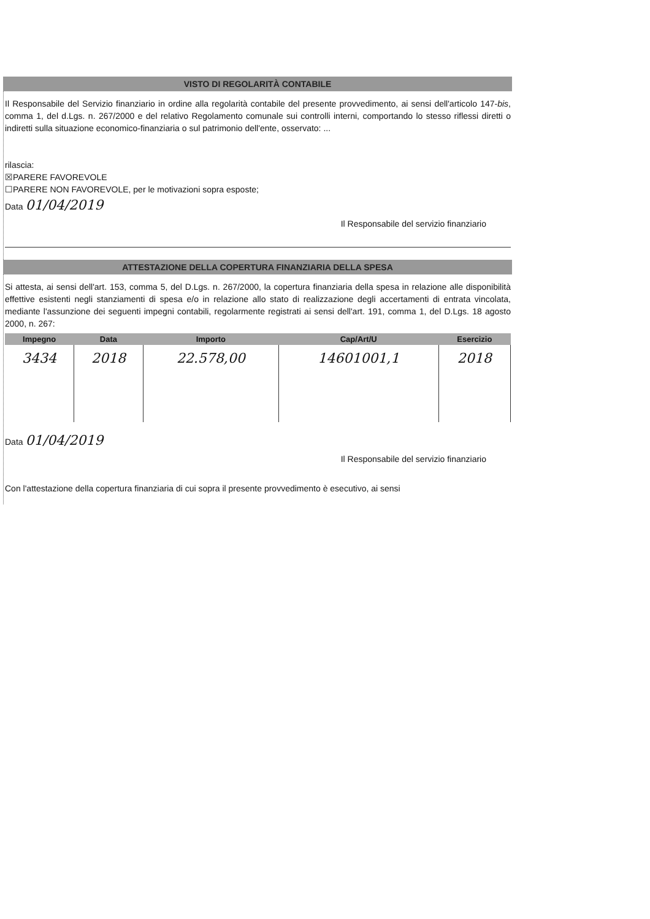VISTO DI REGOLARITÀ CONTABILE
Il Responsabile del Servizio finanziario in ordine alla regolarità contabile del presente provvedimento, ai sensi dell'articolo 147-bis, comma 1, del d.Lgs. n. 267/2000 e del relativo Regolamento comunale sui controlli interni, comportando lo stesso riflessi diretti o indiretti sulla situazione economico-finanziaria o sul patrimonio dell'ente, osservato: ...
rilascia:
☒PARERE FAVOREVOLE
☐PARERE NON FAVOREVOLE, per le motivazioni sopra esposte;
Data 01/04/2019
Il Responsabile del servizio finanziario
ATTESTAZIONE DELLA COPERTURA FINANZIARIA DELLA SPESA
Si attesta, ai sensi dell'art. 153, comma 5, del D.Lgs. n. 267/2000, la copertura finanziaria della spesa in relazione alle disponibilità effettive esistenti negli stanziamenti di spesa e/o in relazione allo stato di realizzazione degli accertamenti di entrata vincolata, mediante l'assunzione dei seguenti impegni contabili, regolarmente registrati ai sensi dell'art. 191, comma 1, del D.Lgs. 18 agosto 2000, n. 267:
| Impegno | Data | Importo | Cap/Art/U | Esercizio |
| --- | --- | --- | --- | --- |
| 3434 | 2018 | 22.578,00 | 14601001,1 | 2018 |
Data 01/04/2019
Il Responsabile del servizio finanziario
Con l'attestazione della copertura finanziaria di cui sopra il presente provvedimento è esecutivo, ai sensi